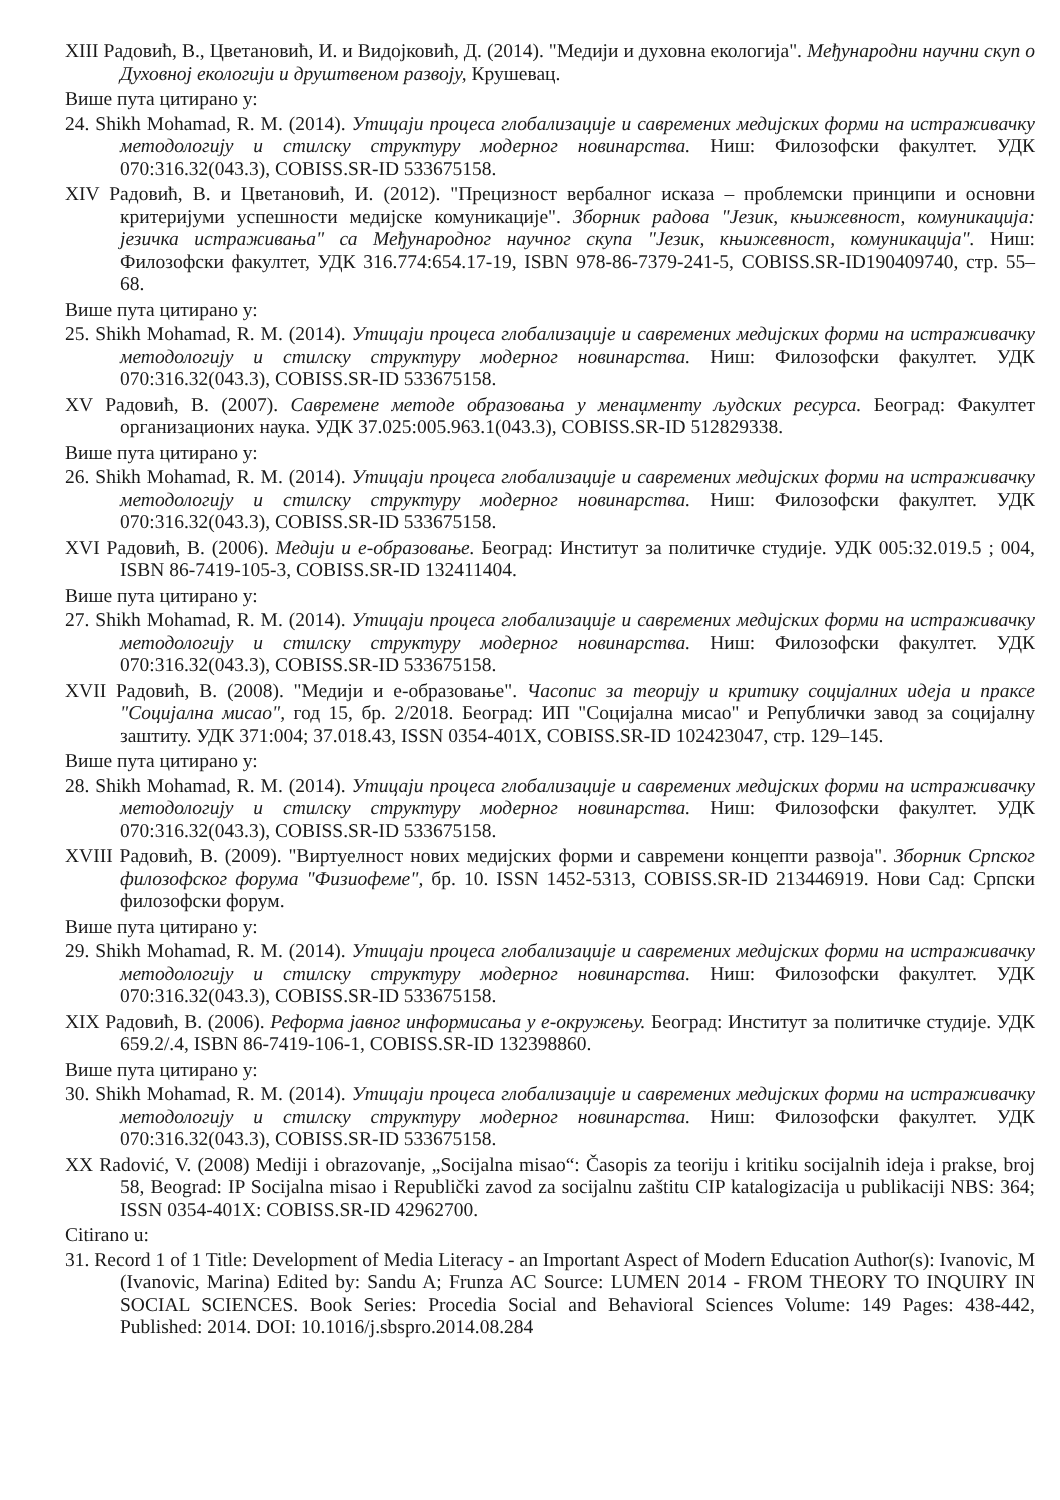XIII Радовић, В., Цветановић, И. и Видојковић, Д. (2014). "Медији и духовна екологија". Међународни научни скуп о Духовној екологији и друштвеном развоју, Крушевац.
Више пута цитирано у:
24. Shikh Mohamad, R. M. (2014). Утицаји процеса глобализације и савремених медијских форми на истраживачку методологију и стилску структуру модерног новинарства. Ниш: Филозофски факултет. УДК 070:316.32(043.3), COBISS.SR-ID 533675158.
XIV Радовић, В. и Цветановић, И. (2012). "Прецизност вербалног исказа – проблемски принципи и основни критеријуми успешности медијске комуникације". Зборник радова "Језик, књижевност, комуникација: језичка истраживања" са Међународног научног скупа "Језик, књижевност, комуникација". Ниш: Филозофски факултет, УДК 316.774:654.17-19, ISBN 978-86-7379-241-5, COBISS.SR-ID190409740, стр. 55–68.
Више пута цитирано у:
25. Shikh Mohamad, R. M. (2014). Утицаји процеса глобализације и савремених медијских форми на истраживачку методологију и стилску структуру модерног новинарства. Ниш: Филозофски факултет. УДК 070:316.32(043.3), COBISS.SR-ID 533675158.
XV Радовић, В. (2007). Савремене методе образовања у менаџменту људских ресурса. Београд: Факултет организационих наука. УДК 37.025:005.963.1(043.3), COBISS.SR-ID 512829338.
Више пута цитирано у:
26. Shikh Mohamad, R. M. (2014). Утицаји процеса глобализације и савремених медијских форми на истраживачку методологију и стилску структуру модерног новинарства. Ниш: Филозофски факултет. УДК 070:316.32(043.3), COBISS.SR-ID 533675158.
XVI Радовић, В. (2006). Медији и е-образовање. Београд: Институт за политичке студије. УДК 005:32.019.5 ; 004, ISBN 86-7419-105-3, COBISS.SR-ID 132411404.
Више пута цитирано у:
27. Shikh Mohamad, R. M. (2014). Утицаји процеса глобализације и савремених медијских форми на истраживачку методологију и стилску структуру модерног новинарства. Ниш: Филозофски факултет. УДК 070:316.32(043.3), COBISS.SR-ID 533675158.
XVII Радовић, В. (2008). "Медији и е-образовање". Часопис за теорију и критику социјалних идеја и праксе "Социјална мисао", год 15, бр. 2/2018. Београд: ИП "Социјална мисао" и Републички завод за социјалну заштиту. УДК 371:004; 37.018.43, ISSN 0354-401X, COBISS.SR-ID 102423047, стр. 129–145.
Више пута цитирано у:
28. Shikh Mohamad, R. M. (2014). Утицаји процеса глобализације и савремених медијских форми на истраживачку методологију и стилску структуру модерног новинарства. Ниш: Филозофски факултет. УДК 070:316.32(043.3), COBISS.SR-ID 533675158.
XVIII Радовић, В. (2009). "Виртуелност нових медијских форми и савремени концепти развоја". Зборник Српског филозофског форума "Физиофеме", бр. 10. ISSN 1452-5313, COBISS.SR-ID 213446919. Нови Сад: Српски филозофски форум.
Више пута цитирано у:
29. Shikh Mohamad, R. M. (2014). Утицаји процеса глобализације и савремених медијских форми на истраживачку методологију и стилску структуру модерног новинарства. Ниш: Филозофски факултет. УДК 070:316.32(043.3), COBISS.SR-ID 533675158.
XIX Радовић, В. (2006). Реформа јавног информисања у е-окружењу. Београд: Институт за политичке студије. УДК 659.2/.4, ISBN 86-7419-106-1, COBISS.SR-ID 132398860.
Више пута цитирано у:
30. Shikh Mohamad, R. M. (2014). Утицаји процеса глобализације и савремених медијских форми на истраживачку методологију и стилску структуру модерног новинарства. Ниш: Филозофски факултет. УДК 070:316.32(043.3), COBISS.SR-ID 533675158.
XX Radović, V. (2008) Mediji i obrazovanje, „Socijalna misao“: Časopis za teoriju i kritiku socijalnih ideja i prakse, broj 58, Beograd: IP Socijalna misao i Republički zavod za socijalnu zaštitu CIP katalogizacija u publikaciji NBS: 364; ISSN 0354-401X: COBISS.SR-ID 42962700.
Citirano u:
31. Record 1 of 1 Title: Development of Media Literacy - an Important Aspect of Modern Education Author(s): Ivanovic, M (Ivanovic, Marina) Edited by: Sandu A; Frunza AC Source: LUMEN 2014 - FROM THEORY TO INQUIRY IN SOCIAL SCIENCES. Book Series: Procedia Social and Behavioral Sciences Volume: 149 Pages: 438-442, Published: 2014. DOI: 10.1016/j.sbspro.2014.08.284